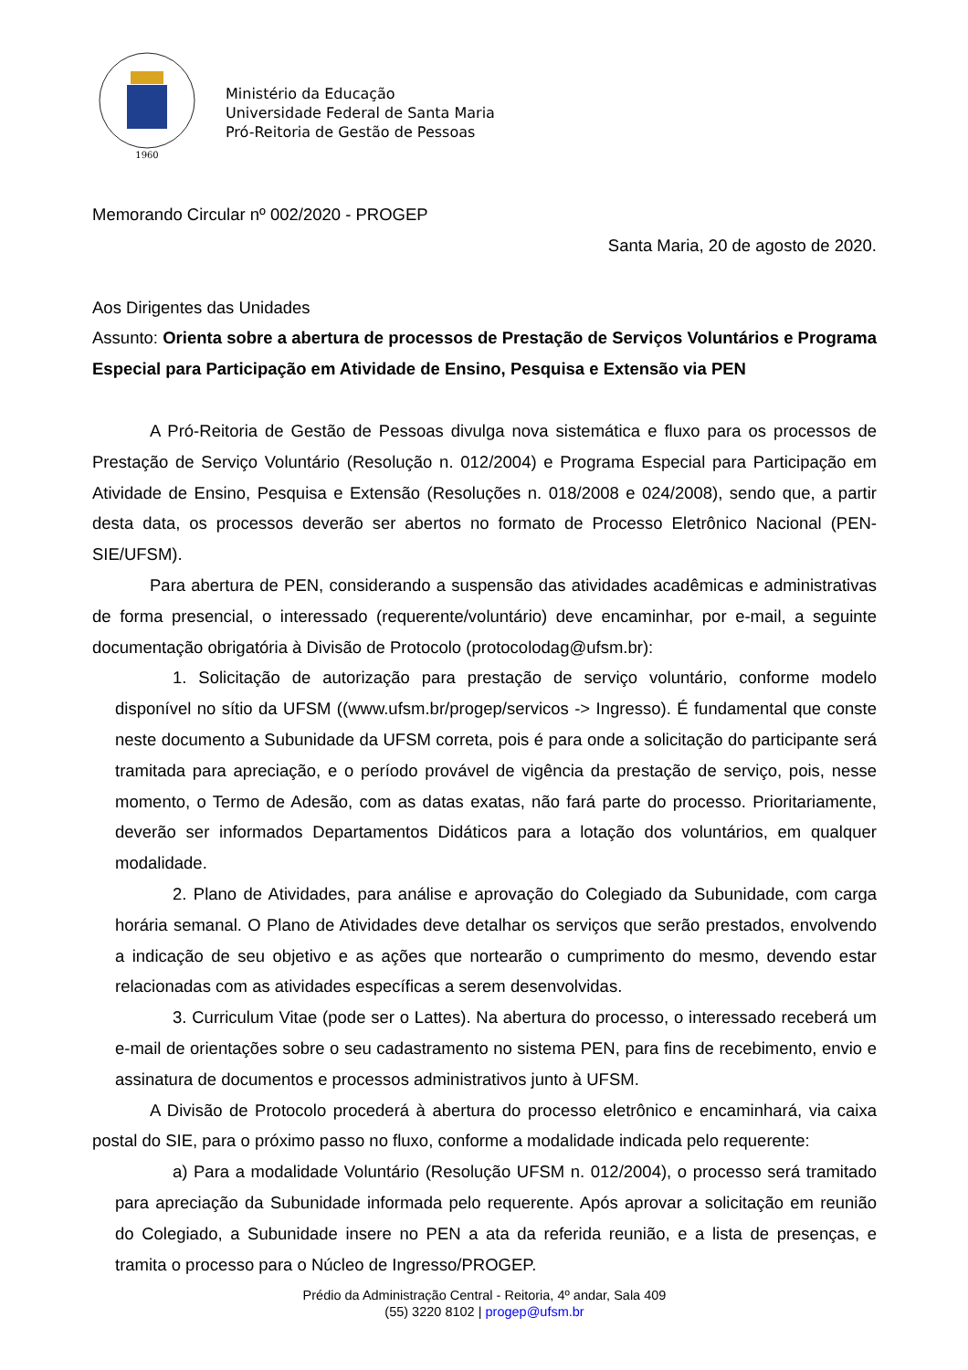1960
Ministério da Educação
Universidade Federal de Santa Maria
Pró-Reitoria de Gestão de Pessoas
Memorando Circular nº 002/2020 - PROGEP
Santa Maria, 20 de agosto de 2020.
Aos Dirigentes das Unidades
Assunto: Orienta sobre a abertura de processos de Prestação de Serviços Voluntários e Programa Especial para Participação em Atividade de Ensino, Pesquisa e Extensão via PEN
A Pró-Reitoria de Gestão de Pessoas divulga nova sistemática e fluxo para os processos de Prestação de Serviço Voluntário (Resolução n. 012/2004) e Programa Especial para Participação em Atividade de Ensino, Pesquisa e Extensão (Resoluções n. 018/2008 e 024/2008), sendo que, a partir desta data, os processos deverão ser abertos no formato de Processo Eletrônico Nacional (PEN-SIE/UFSM).
Para abertura de PEN, considerando a suspensão das atividades acadêmicas e administrativas de forma presencial, o interessado (requerente/voluntário) deve encaminhar, por e-mail, a seguinte documentação obrigatória à Divisão de Protocolo (protocolodag@ufsm.br):
1. Solicitação de autorização para prestação de serviço voluntário, conforme modelo disponível no sítio da UFSM ((www.ufsm.br/progep/servicos -> Ingresso). É fundamental que conste neste documento a Subunidade da UFSM correta, pois é para onde a solicitação do participante será tramitada para apreciação, e o período provável de vigência da prestação de serviço, pois, nesse momento, o Termo de Adesão, com as datas exatas, não fará parte do processo. Prioritariamente, deverão ser informados Departamentos Didáticos para a lotação dos voluntários, em qualquer modalidade.
2. Plano de Atividades, para análise e aprovação do Colegiado da Subunidade, com carga horária semanal. O Plano de Atividades deve detalhar os serviços que serão prestados, envolvendo a indicação de seu objetivo e as ações que nortearão o cumprimento do mesmo, devendo estar relacionadas com as atividades específicas a serem desenvolvidas.
3. Curriculum Vitae (pode ser o Lattes). Na abertura do processo, o interessado receberá um e-mail de orientações sobre o seu cadastramento no sistema PEN, para fins de recebimento, envio e assinatura de documentos e processos administrativos junto à UFSM.
A Divisão de Protocolo procederá à abertura do processo eletrônico e encaminhará, via caixa postal do SIE, para o próximo passo no fluxo, conforme a modalidade indicada pelo requerente:
a) Para a modalidade Voluntário (Resolução UFSM n. 012/2004), o processo será tramitado para apreciação da Subunidade informada pelo requerente. Após aprovar a solicitação em reunião do Colegiado, a Subunidade insere no PEN a ata da referida reunião, e a lista de presenças, e tramita o processo para o Núcleo de Ingresso/PROGEP.
Prédio da Administração Central - Reitoria, 4º andar, Sala 409
(55) 3220 8102 | progep@ufsm.br